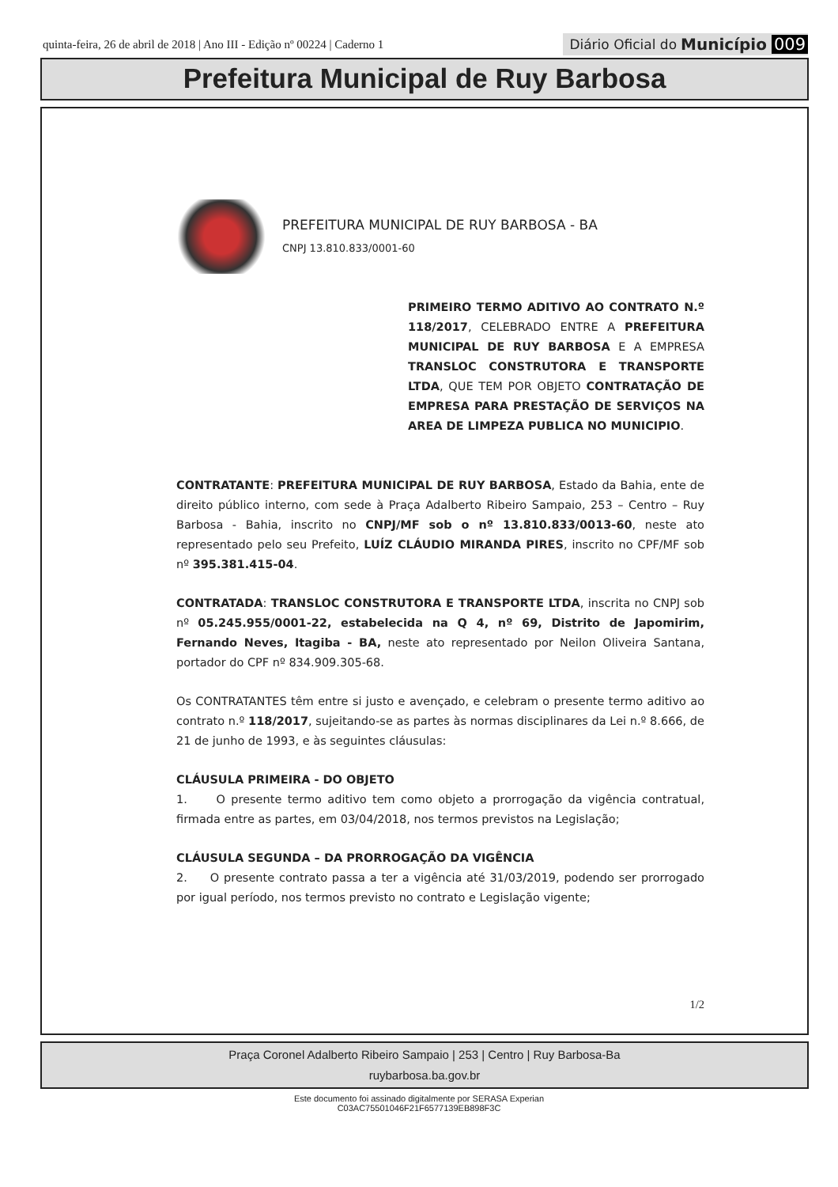quinta-feira, 26 de abril de 2018 | Ano III - Edição nº 00224 | Caderno 1
Diário Oficial do Município 009
Prefeitura Municipal de Ruy Barbosa
PREFEITURA MUNICIPAL DE RUY BARBOSA - BA
CNPJ 13.810.833/0001-60
PRIMEIRO TERMO ADITIVO AO CONTRATO N.º 118/2017, CELEBRADO ENTRE A PREFEITURA MUNICIPAL DE RUY BARBOSA E A EMPRESA TRANSLOC CONSTRUTORA E TRANSPORTE LTDA, QUE TEM POR OBJETO CONTRATAÇÃO DE EMPRESA PARA PRESTAÇÃO DE SERVIÇOS NA AREA DE LIMPEZA PUBLICA NO MUNICIPIO.
CONTRATANTE: PREFEITURA MUNICIPAL DE RUY BARBOSA, Estado da Bahia, ente de direito público interno, com sede à Praça Adalberto Ribeiro Sampaio, 253 – Centro – Ruy Barbosa - Bahia, inscrito no CNPJ/MF sob o nº 13.810.833/0013-60, neste ato representado pelo seu Prefeito, LUÍZ CLÁUDIO MIRANDA PIRES, inscrito no CPF/MF sob nº 395.381.415-04.
CONTRATADA: TRANSLOC CONSTRUTORA E TRANSPORTE LTDA, inscrita no CNPJ sob nº 05.245.955/0001-22, estabelecida na Q 4, nº 69, Distrito de Japomirim, Fernando Neves, Itagiba - BA, neste ato representado por Neilon Oliveira Santana, portador do CPF nº 834.909.305-68.
Os CONTRATANTES têm entre si justo e avençado, e celebram o presente termo aditivo ao contrato n.º 118/2017, sujeitando-se as partes às normas disciplinares da Lei n.º 8.666, de 21 de junho de 1993, e às seguintes cláusulas:
CLÁUSULA PRIMEIRA - DO OBJETO
1. O presente termo aditivo tem como objeto a prorrogação da vigência contratual, firmada entre as partes, em 03/04/2018, nos termos previstos na Legislação;
CLÁUSULA SEGUNDA – DA PRORROGAÇÃO DA VIGÊNCIA
2. O presente contrato passa a ter a vigência até 31/03/2019, podendo ser prorrogado por igual período, nos termos previsto no contrato e Legislação vigente;
1/2
Praça Coronel Adalberto Ribeiro Sampaio | 253 | Centro | Ruy Barbosa-Ba
ruybarbosa.ba.gov.br
Este documento foi assinado digitalmente por SERASA Experian
C03AC75501046F21F6577139EB898F3C